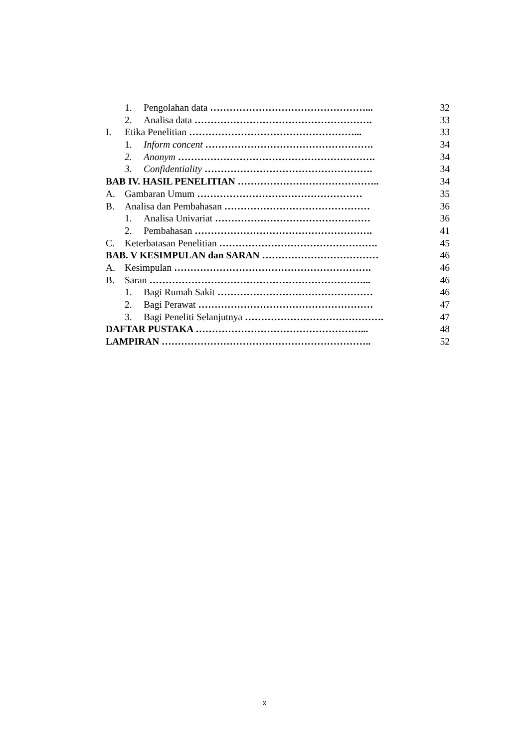1. Pengolahan data …………………………………………... 32
2. Analisa data ………………………………………………. 33
I. Etika Penelitian ……………………………………………... 33
1. Inform concent ……………………………………………. 34
2. Anonym ……………………………………………………. 34
3. Confidentiality ……………………………………………. 34
BAB IV. HASIL PENELITIAN …………………………………….. 34
A. Gambaran Umum …………………………………………… 35
B. Analisa dan Pembahasan ……………………………………… 36
1. Analisa Univariat ………………………………………… 36
2. Pembahasan ………………………………………………. 41
C. Keterbatasan Penelitian …………………………………………. 45
BAB. V KESIMPULAN dan SARAN ……………………………… 46
A. Kesimpulan ……………………………………………………. 46
B. Saran …………………………………………………………... 46
1. Bagi Rumah Sakit ………………………………………… 46
2. Bagi Perawat ……………………………………………… 47
3. Bagi Peneliti Selanjutnya ……………………………………. 47
DAFTAR PUSTAKA ……………………………………………... 48
LAMPIRAN ……………………………………………………….. 52
x